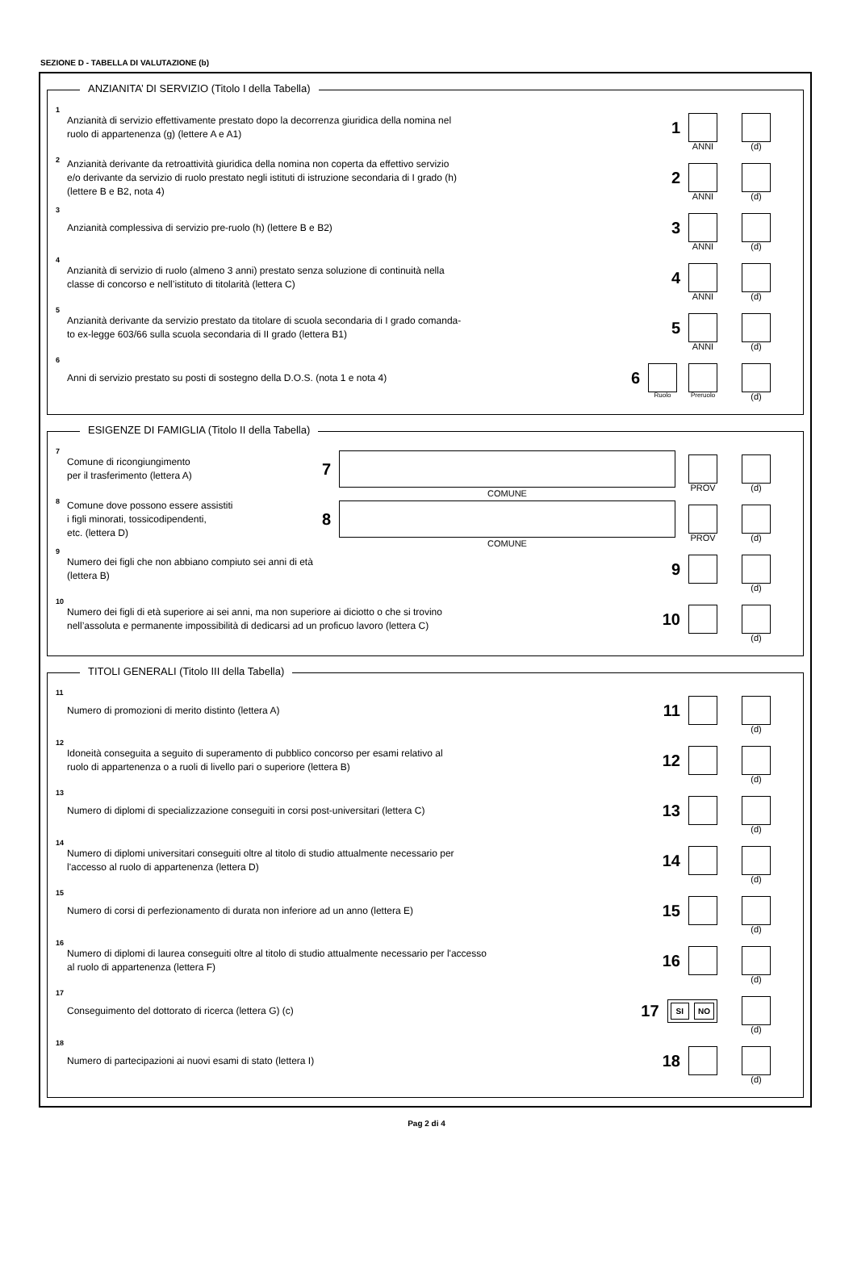SEZIONE D - TABELLA DI VALUTAZIONE (b)
ANZIANITA’ DI SERVIZIO (Titolo I della Tabella)
1 Anzianità di servizio effettivamente prestato dopo la decorrenza giuridica della nomina nel
ruolo di appartenenza (g) (lettere A e A1) 1
ANNI
(d)
2 Anzianità derivante da retroattività giuridica della nomina non coperta da effettivo servizio
e/o derivante da servizio di ruolo prestato negli istituti di istruzione secondaria di I grado (h)
(lettere B e B2, nota 4) 2
ANNI
(d)
3 Anzianità complessiva di servizio pre-ruolo (h) (lettere B e B2) 3
ANNI
(d)
4 Anzianità di servizio di ruolo (almeno 3 anni) prestato senza soluzione di continuità nella
classe di concorso e nell’istituto di titolarità (lettera C) 4
ANNI
(d)
5 Anzianità derivante da servizio prestato da titolare di scuola secondaria di I grado comanda-
to ex-legge 603/66 sulla scuola secondaria di II grado (lettera B1) 5
ANNI
(d)
6 Anni di servizio prestato su posti di sostegno della D.O.S. (nota 1 e nota 4) 6
Ruolo
Preruolo
(d)
ESIGENZE DI FAMIGLIA (Titolo II della Tabella)
7 Comune di ricongiungimento
per il trasferimento (lettera A) 7
COMUNE
PROV
(d)
8 Comune dove possono essere assistiti
i figli minorati, tossicodipendenti,
etc. (lettera D) 8
COMUNE
PROV
(d)
9 Numero dei figli che non abbiano compiuto sei anni di età
(lettera B) 9
(d)
10 Numero dei figli di età superiore ai sei anni, ma non superiore ai diciotto o che si trovino
nell’assoluta e permanente impossibilità di dedicarsi ad un proficuo lavoro (lettera C) 10
(d)
TITOLI GENERALI (Titolo III della Tabella)
11 Numero di promozioni di merito distinto (lettera A) 11
(d)
12 Idoneità conseguita a seguito di superamento di pubblico concorso per esami relativo al
ruolo di appartenenza o a ruoli di livello pari o superiore (lettera B) 12
(d)
13 Numero di diplomi di specializzazione conseguiti in corsi post-universitari (lettera C) 13
(d)
14 Numero di diplomi universitari conseguiti oltre al titolo di studio attualmente necessario per
l'accesso al ruolo di appartenenza (lettera D) 14
(d)
15 Numero di corsi di perfezionamento di durata non inferiore ad un anno (lettera E) 15
(d)
16 Numero di diplomi di laurea conseguiti oltre al titolo di studio attualmente necessario per l'accesso
al ruolo di appartenenza (lettera F) 16
(d)
17 Conseguimento del dottorato di ricerca (lettera G) (c) 17
SI NO
(d)
18 Numero di partecipazioni ai nuovi esami di stato (lettera I) 18
(d)
Pag 2 di 4